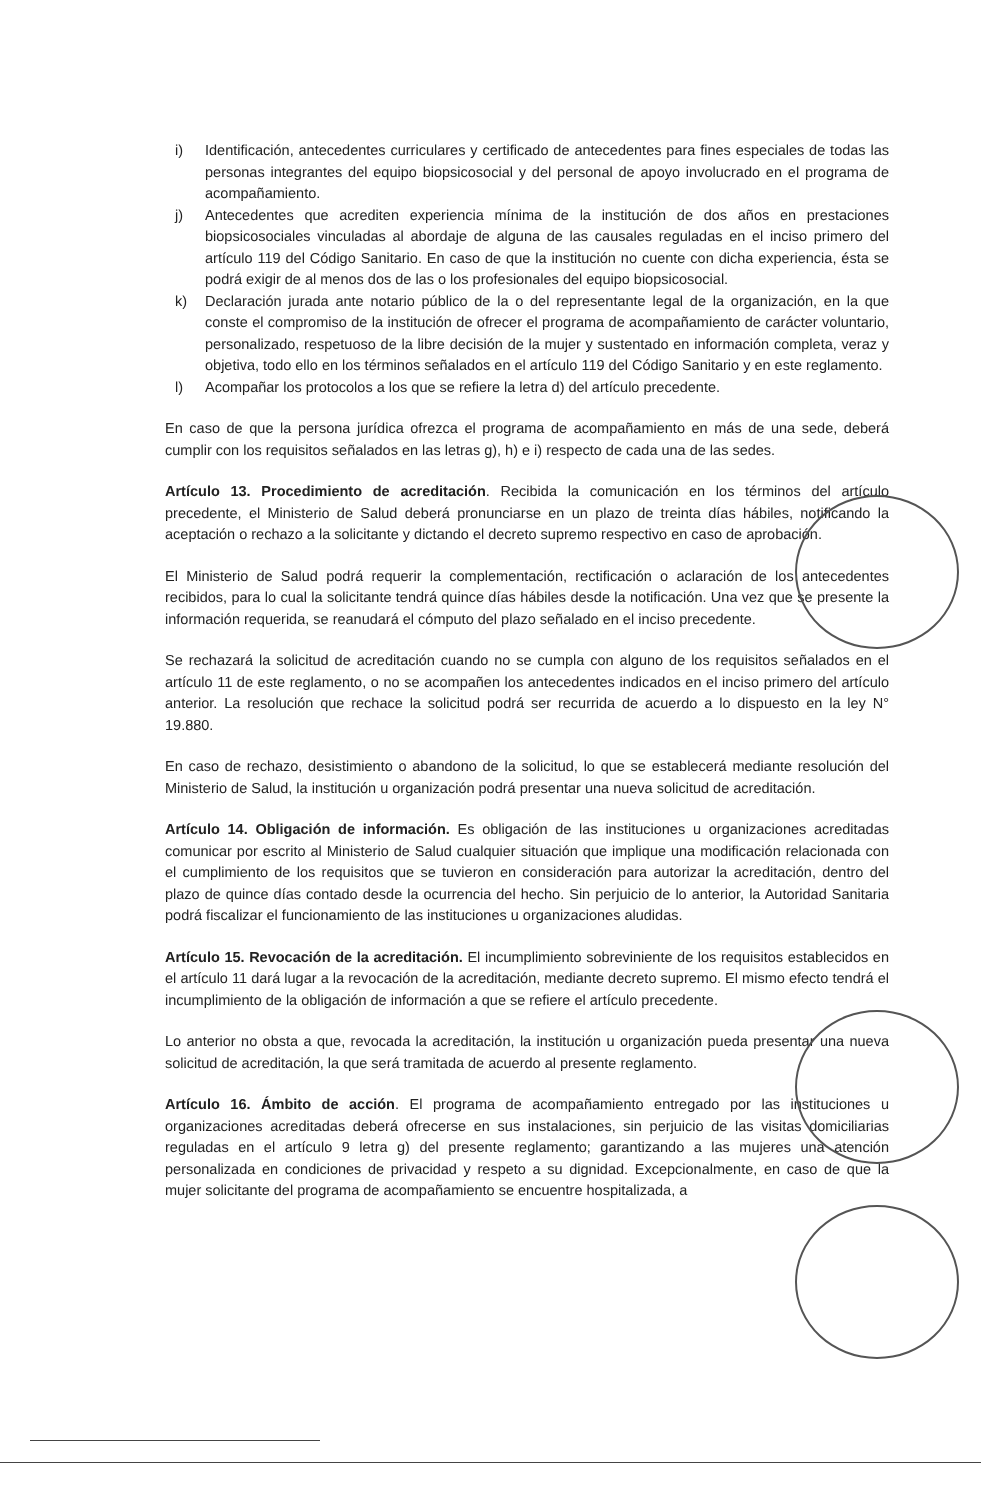i) Identificación, antecedentes curriculares y certificado de antecedentes para fines especiales de todas las personas integrantes del equipo biopsicosocial y del personal de apoyo involucrado en el programa de acompañamiento.
j) Antecedentes que acrediten experiencia mínima de la institución de dos años en prestaciones biopsicosociales vinculadas al abordaje de alguna de las causales reguladas en el inciso primero del artículo 119 del Código Sanitario. En caso de que la institución no cuente con dicha experiencia, ésta se podrá exigir de al menos dos de las o los profesionales del equipo biopsicosocial.
k) Declaración jurada ante notario público de la o del representante legal de la organización, en la que conste el compromiso de la institución de ofrecer el programa de acompañamiento de carácter voluntario, personalizado, respetuoso de la libre decisión de la mujer y sustentado en información completa, veraz y objetiva, todo ello en los términos señalados en el artículo 119 del Código Sanitario y en este reglamento.
l) Acompañar los protocolos a los que se refiere la letra d) del artículo precedente.
En caso de que la persona jurídica ofrezca el programa de acompañamiento en más de una sede, deberá cumplir con los requisitos señalados en las letras g), h) e i) respecto de cada una de las sedes.
Artículo 13. Procedimiento de acreditación. Recibida la comunicación en los términos del artículo precedente, el Ministerio de Salud deberá pronunciarse en un plazo de treinta días hábiles, notificando la aceptación o rechazo a la solicitante y dictando el decreto supremo respectivo en caso de aprobación.
El Ministerio de Salud podrá requerir la complementación, rectificación o aclaración de los antecedentes recibidos, para lo cual la solicitante tendrá quince días hábiles desde la notificación. Una vez que se presente la información requerida, se reanudará el cómputo del plazo señalado en el inciso precedente.
Se rechazará la solicitud de acreditación cuando no se cumpla con alguno de los requisitos señalados en el artículo 11 de este reglamento, o no se acompañen los antecedentes indicados en el inciso primero del artículo anterior. La resolución que rechace la solicitud podrá ser recurrida de acuerdo a lo dispuesto en la ley N° 19.880.
En caso de rechazo, desistimiento o abandono de la solicitud, lo que se establecerá mediante resolución del Ministerio de Salud, la institución u organización podrá presentar una nueva solicitud de acreditación.
Artículo 14. Obligación de información. Es obligación de las instituciones u organizaciones acreditadas comunicar por escrito al Ministerio de Salud cualquier situación que implique una modificación relacionada con el cumplimiento de los requisitos que se tuvieron en consideración para autorizar la acreditación, dentro del plazo de quince días contado desde la ocurrencia del hecho. Sin perjuicio de lo anterior, la Autoridad Sanitaria podrá fiscalizar el funcionamiento de las instituciones u organizaciones aludidas.
Artículo 15. Revocación de la acreditación. El incumplimiento sobreviniente de los requisitos establecidos en el artículo 11 dará lugar a la revocación de la acreditación, mediante decreto supremo. El mismo efecto tendrá el incumplimiento de la obligación de información a que se refiere el artículo precedente.
Lo anterior no obsta a que, revocada la acreditación, la institución u organización pueda presentar una nueva solicitud de acreditación, la que será tramitada de acuerdo al presente reglamento.
Artículo 16. Ámbito de acción. El programa de acompañamiento entregado por las instituciones u organizaciones acreditadas deberá ofrecerse en sus instalaciones, sin perjuicio de las visitas domiciliarias reguladas en el artículo 9 letra g) del presente reglamento; garantizando a las mujeres una atención personalizada en condiciones de privacidad y respeto a su dignidad. Excepcionalmente, en caso de que la mujer solicitante del programa de acompañamiento se encuentre hospitalizada, a